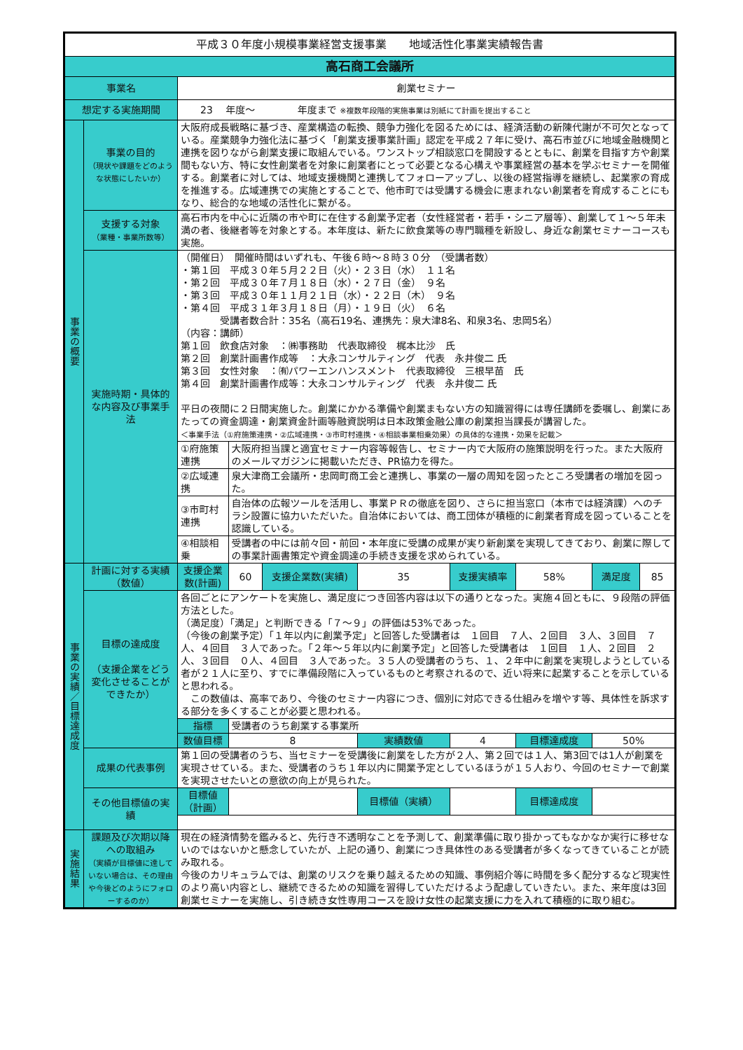| 平成３０年度小規模事業経営支援事業 地域活性化事業実績報告書 | | | | | | | | | |
| 高石商工会議所 | | | | | | | | | |
| 事業名 | | 創業セミナー | | | | | | | |
| 想定する実施期間 | | 23 年度～ 年度まで ※複数年段階的実施事業は別紙にて計画を提出すること | | | | | | | |
| 事業の概要 | 事業の目的 （現状や課題をどのような状態にしたいか） | 大阪府成長戦略に基づき、産業構造の転換、競争力強化を図るためには、経済活動の新陳代謝が不可欠となっている。産業競争力強化法に基づく「創業支援事業計画」認定を平成２７年に受け、高石市並びに地域金融機関と連携を図りながら創業支援に取組んでいる。ワンストップ相談窓口を開設するとともに、創業を目指す方や創業間もない方、特に女性創業者を対象に創業者にとって必要となる心構えや事業経営の基本を学ぶセミナーを開催する。創業者に対しては、地域支援機関と連携してフォローアップし、以後の経営指導を継続し、起業家の育成を推進する。広域連携での実施とすることで、他市町では受講する機会に恵まれない創業者を育成することにもなり、総合的な地域の活性化に繋がる。 | | | | | | | |
| | 支援する対象 （業種・事業所数等） | 高石市内を中心に近隣の市や町に在住する創業予定者（女性経営者・若手・シニア層等）、創業して１～５年未満の者、後継者等を対象とする。本年度は、新たに飲食業等の専門職種を新設し、身近な創業セミナーコースも実施。 | | | | | | | |
| | 実施時期・具体的な内容及び事業手法 | （開催日） 開催時間はいずれも、午後６時～８時３０分 （受講者数） ・第１回 平成３０年５月２２日（火）・２３日（水） １１名 ・第２回 平成３０年７月１８日（水）・２７日（金） ９名 ・第３回 平成３０年１１月２１日（水）・２２日（木） ９名 ・第４回 平成３１年３月１８日（月）・１９日（火） ６名 受講者数合計：35名（高石19名、連携先：泉大津8名、和泉3名、忠岡5名） （内容：講師） 第１回 飲食店対象 ：㈱事務助 代表取締役 梶本比沙 氏 第２回 創業計画書作成等 ：大永コンサルティング 代表 永井俊二 氏 第３回 女性対象 ：㈲パワーエンハンスメント 代表取締役 三根早苗 氏 第４回 創業計画書作成等：大永コンサルティング 代表 永井俊二 氏 平日の夜間に２日間実施した。創業にかかる準備や創業まもない方の知識習得には専任講師を委嘱し、創業にあたっての資金調達・創業資金計画等融資説明は日本政策金融公庫の創業担当課長が講習した。 ＜事業手法（①府施策連携・②広域連携・③市町村連携・④相談事業相乗効果）の具体的な連携・効果を記載＞ | | | | | | | |
| | | ①府施策連携 | 大阪府担当課と適宜セミナー内容等報告し、セミナー内で大阪府の施策説明を行った。また大阪府のメールマガジンに掲載いただき、PR協力を得た。 | | | | | | |
| | | ②広域連携 | 泉大津商工会議所・忠岡町商工会と連携し、事業の一層の周知を図ったところ受講者の増加を図った。 | | | | | | |
| | | ③市町村連携 | 自治体の広報ツールを活用し、事業ＰＲの徹底を図り、さらに担当窓口（本市では経済課）へのチラシ設置に協力いただいた。自治体においては、商工団体が積極的に創業者育成を図っていることを認識している。 | | | | | | |
| | | ④相談相乗 | 受講者の中には前々回・前回・本年度に受講の成果が実り新創業を実現してきており、創業に際しての事業計画書策定や資金調達の手続き支援を求められている。 | | | | | | |
| 事業の実績／目標達成度 | 計画に対する実績（数値） | 支援企業数(計画) | 60 | 支援企業数(実績) | 35 | 支援実績率 | 58% | 満足度 | 85 |
| | 目標の達成度 （支援企業をどう変化させることができたか） | 各回ごとにアンケートを実施し、満足度につき回答内容は以下の通りとなった。実施４回ともに、９段階の評価方法とした。 （満足度）「満足」と判断できる「７～９」の評価は53%であった。 （今後の創業予定）「１年以内に創業予定」と回答した受講者は １回目 ７人、２回目 ３人、３回目 ７人、４回目 ３人であった。「２年～５年以内に創業予定」と回答した受講者は １回目 １人、２回目 ２人、３回目 ０人、４回目 ３人であった。３５人の受講者のうち、１、２年中に創業を実現しようとしている者が２１人に至り、すでに準備段階に入っているものと考察されるので、近い将来に起業することを示していると思われる。 この数値は、高率であり、今後のセミナー内容につき、個別に対応できる仕組みを増やす等、具体性を訴求する部分を多くすることが必要と思われる。 | | | | | | | |
| | | 指標 | 受講者のうち創業する事業所 | | | | | | |
| | | 数値目標 | 8 | | 実績数値 | 4 | 目標達成度 | 50% | |
| | 成果の代表事例 | 第１回の受講者のうち、当セミナーを受講後に創業をした方が２人、第２回では１人、第3回では1人が創業を実現させている。また、受講者のうち１年以内に開業予定としているほうが１５人おり、今回のセミナーで創業を実現させたいとの意欲の向上が見られた。 | | | | | | | |
| | その他目標値の実績 | 目標値（計画） | | | 目標値（実績） | | 目標達成度 | | |
| 実施結果 | 課題及び次期以降への取組み （実績が目標値に達していない場合は、その理由や今後どのようにフォローするのか） | 現在の経済情勢を鑑みると、先行き不透明なことを予測して、創業準備に取り掛かってもなかなか実行に移せないのではないかと懸念していたが、上記の通り、創業につき具体性のある受講者が多くなってきていることが読み取れる。 今後のカリキュラムでは、創業のリスクを乗り越えるための知識、事例紹介等に時間を多く配分するなど現実性のより高い内容とし、継続できるための知識を習得していただけるよう配慮していきたい。また、来年度は3回創業セミナーを実施し、引き続き女性専用コースを設け女性の起業支援に力を入れて積極的に取り組む。 | | | | | | | |